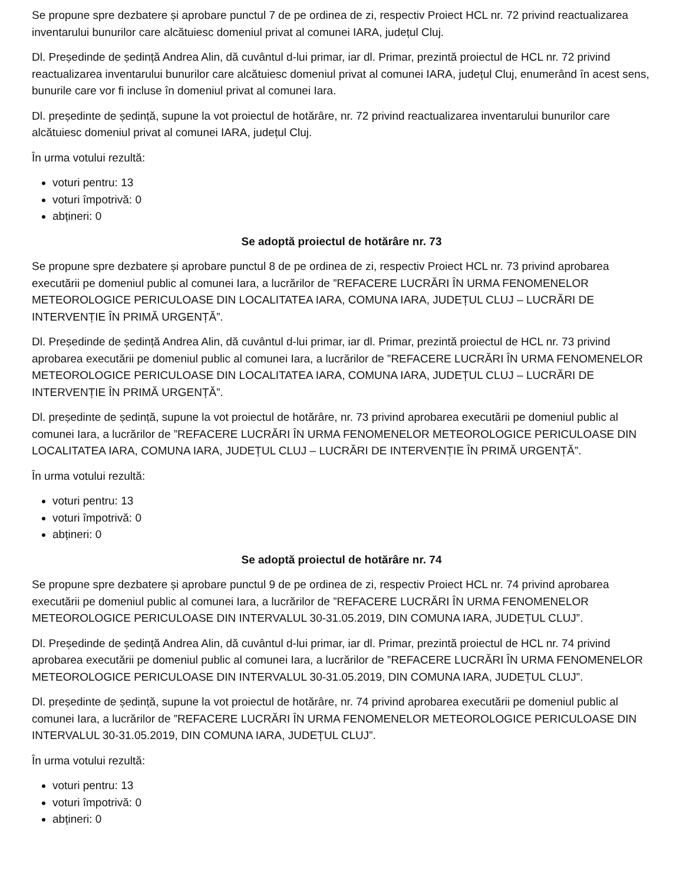Se propune spre dezbatere și aprobare punctul 7 de pe ordinea de zi, respectiv Proiect HCL nr. 72 privind reactualizarea inventarului bunurilor care alcătuiesc domeniul privat al comunei IARA, județul Cluj.
Dl. Președinde de ședință Andrea Alin, dă cuvântul d-lui primar, iar dl. Primar, prezintă proiectul de HCL nr. 72 privind reactualizarea inventarului bunurilor care alcătuiesc domeniul privat al comunei IARA, județul Cluj, enumerând în acest sens, bunurile care vor fi incluse în domeniul privat al comunei Iara.
Dl. președinte de ședință, supune la vot proiectul de hotărâre, nr. 72 privind reactualizarea inventarului bunurilor care alcătuiesc domeniul privat al comunei IARA, județul Cluj.
În urma votului rezultă:
voturi pentru: 13
voturi împotrivă: 0
abțineri: 0
Se adoptă proiectul de hotărâre nr. 73
Se propune spre dezbatere și aprobare punctul 8 de pe ordinea de zi, respectiv Proiect HCL nr. 73 privind aprobarea executării pe domeniul public al comunei Iara, a lucrărilor de ”REFACERE LUCRĂRI ÎN URMA FENOMENELOR METEOROLOGICE PERICULOASE DIN LOCALITATEA IARA, COMUNA IARA, JUDEȚUL CLUJ – LUCRĂRI DE INTERVENȚIE ÎN PRIMĂ URGENȚĂ”.
Dl. Președinde de ședință Andrea Alin, dă cuvântul d-lui primar, iar dl. Primar, prezintă proiectul de HCL nr. 73 privind aprobarea executării pe domeniul public al comunei Iara, a lucrărilor de ”REFACERE LUCRĂRI ÎN URMA FENOMENELOR METEOROLOGICE PERICULOASE DIN LOCALITATEA IARA, COMUNA IARA, JUDEȚUL CLUJ – LUCRĂRI DE INTERVENȚIE ÎN PRIMĂ URGENȚĂ”.
Dl. președinte de ședință, supune la vot proiectul de hotărâre, nr. 73 privind aprobarea executării pe domeniul public al comunei Iara, a lucrărilor de ”REFACERE LUCRĂRI ÎN URMA FENOMENELOR METEOROLOGICE PERICULOASE DIN LOCALITATEA IARA, COMUNA IARA, JUDEȚUL CLUJ – LUCRĂRI DE INTERVENȚIE ÎN PRIMĂ URGENȚĂ”.
În urma votului rezultă:
voturi pentru: 13
voturi împotrivă: 0
abțineri: 0
Se adoptă proiectul de hotărâre nr. 74
Se propune spre dezbatere și aprobare punctul 9 de pe ordinea de zi, respectiv Proiect HCL nr. 74 privind aprobarea executării pe domeniul public al comunei Iara, a lucrărilor de ”REFACERE LUCRĂRI ÎN URMA FENOMENELOR METEOROLOGICE PERICULOASE DIN INTERVALUL 30-31.05.2019, DIN COMUNA IARA, JUDEȚUL CLUJ”.
Dl. Președinde de ședință Andrea Alin, dă cuvântul d-lui primar, iar dl. Primar, prezintă proiectul de HCL nr. 74 privind aprobarea executării pe domeniul public al comunei Iara, a lucrărilor de ”REFACERE LUCRĂRI ÎN URMA FENOMENELOR METEOROLOGICE PERICULOASE DIN INTERVALUL 30-31.05.2019, DIN COMUNA IARA, JUDEȚUL CLUJ”.
Dl. președinte de ședință, supune la vot proiectul de hotărâre, nr. 74 privind aprobarea executării pe domeniul public al comunei Iara, a lucrărilor de ”REFACERE LUCRĂRI ÎN URMA FENOMENELOR METEOROLOGICE PERICULOASE DIN INTERVALUL 30-31.05.2019, DIN COMUNA IARA, JUDEȚUL CLUJ”.
În urma votului rezultă:
voturi pentru: 13
voturi împotrivă: 0
abțineri: 0